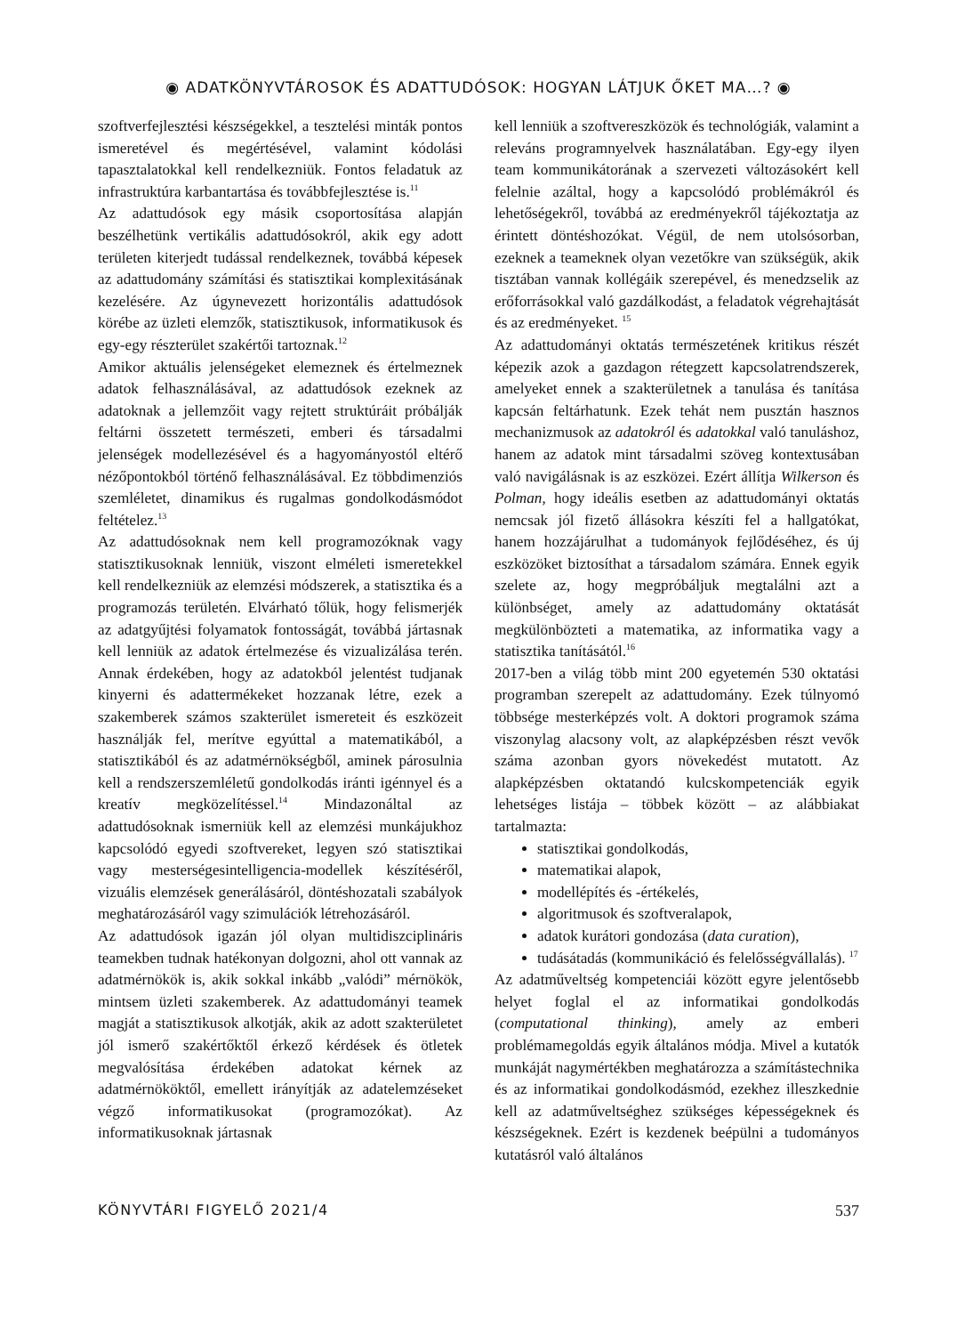◉ ADATKÖNYVTÁROSOK ÉS ADATTUDÓSOK: HOGYAN LÁTJUK ŐKET MA…? ◉
szoftverfejlesztési készségekkel, a tesztelési minták pontos ismeretével és megértésével, valamint kódolási tapasztalatokkal kell rendelkezniük. Fontos feladatuk az infrastruktúra karbantartása és továbbfejlesztése is.<sup>11</sup>
Az adattudósok egy másik csoportosítása alapján beszélhetünk vertikális adattudósokról, akik egy adott területen kiterjedt tudással rendelkeznek, továbbá képesek az adattudomány számítási és statisztikai komplexitásának kezelésére. Az úgynevezett horizontális adattudósok körébe az üzleti elemzők, statisztikusok, informatikusok és egy-egy részterület szakértői tartoznak.<sup>12</sup>
Amikor aktuális jelenségeket elemeznek és értelmeznek adatok felhasználásával, az adattudósok ezeknek az adatoknak a jellemzőit vagy rejtett struktúráit próbálják feltárni összetett természeti, emberi és társadalmi jelenségek modellezésével és a hagyományostól eltérő nézőpontokból történő felhasználásával. Ez többdimenziós szemléletet, dinamikus és rugalmas gondolkodásmódot feltételez.<sup>13</sup>
Az adattudósoknak nem kell programozóknak vagy statisztikusoknak lenniük, viszont elméleti ismeretekkel kell rendelkezniük az elemzési módszerek, a statisztika és a programozás területén. Elvárható tőlük, hogy felismerjék az adatgyűjtési folyamatok fontosságát, továbbá jártasnak kell lenniük az adatok értelmezése és vizualizálása terén. Annak érdekében, hogy az adatokból jelentést tudjanak kinyerni és adattermékeket hozzanak létre, ezek a szakemberek számos szakterület ismereteit és eszközeit használják fel, merítve egyúttal a matematikából, a statisztikából és az adatmérnökségből, aminek párosulnia kell a rendszerszemléletű gondolkodás iránti igénnyel és a kreatív megközelítéssel.<sup>14</sup> Mindazonáltal az adattudósoknak ismerniük kell az elemzési munkájukhoz kapcsolódó egyedi szoftvereket, legyen szó statisztikai vagy mesterségesintelligencia-modellek készítéséről, vizuális elemzések generálásáról, döntéshozatali szabályok meghatározásáról vagy szimulációk létrehozásáról.
Az adattudósok igazán jól olyan multidiszciplináris teamekben tudnak hatékonyan dolgozni, ahol ott vannak az adatmérnökök is, akik sokkal inkább „valódi” mérnökök, mintsem üzleti szakemberek. Az adattudományi teamek magját a statisztikusok alkotják, akik az adott szakterületet jól ismerő szakértőktől érkező kérdések és ötletek megvalósítása érdekében adatokat kérnek az adatmérnököktől, emellett irányítják az adatelemzéseket végző informatikusokat (programozókat). Az informatikusoknak jártasnak
kell lenniük a szoftvereszközök és technológiák, valamint a releváns programnyelvek használatában. Egy-egy ilyen team kommunikátorának a szervezeti változásokért kell felelnie azáltal, hogy a kapcsolódó problémákról és lehetőségekről, továbbá az eredményekről tájékoztatja az érintett döntéshozókat. Végül, de nem utolsósorban, ezeknek a teameknek olyan vezetőkre van szükségük, akik tisztában vannak kollégáik szerepével, és menedzselik az erőforrásokkal való gazdálkodást, a feladatok végrehajtását és az eredményeket. <sup>15</sup>
Az adattudományi oktatás természetének kritikus részét képezik azok a gazdagon rétegzett kapcsolatrendszerek, amelyeket ennek a szakterületnek a tanulása és tanítása kapcsán feltárhatunk. Ezek tehát nem pusztán hasznos mechanizmusok az adatokról és adatokkal való tanuláshoz, hanem az adatok mint társadalmi szöveg kontextusában való navigálásnak is az eszközei. Ezért állítja Wilkerson és Polman, hogy ideális esetben az adattudományi oktatás nemcsak jól fizető állásokra készíti fel a hallgatókat, hanem hozzájárulhat a tudományok fejlődéséhez, és új eszközöket biztosíthat a társadalom számára. Ennek egyik szelete az, hogy megpróbáljuk megtalálni azt a különbséget, amely az adattudomány oktatását megkülönbözteti a matematika, az informatika vagy a statisztika tanításától.<sup>16</sup>
2017-ben a világ több mint 200 egyetemén 530 oktatási programban szerepelt az adattudomány. Ezek túlnyomó többsége mesterképzés volt. A doktori programok száma viszonylag alacsony volt, az alapképzésben részt vevők száma azonban gyors növekedést mutatott. Az alapképzésben oktatandó kulcskompetenciák egyik lehetséges listája – többek között – az alábbiakat tartalmazta:
statisztikai gondolkodás,
matematikai alapok,
modellépítés és -értékelés,
algoritmusok és szoftveralapok,
adatok kurátori gondozása (data curation),
tudásátadás (kommunikáció és felelősségvállalás). <sup>17</sup>
Az adatműveltség kompetenciái között egyre jelentősebb helyet foglal el az informatikai gondolkodás (computational thinking), amely az emberi problémamegoldás egyik általános módja. Mivel a kutatók munkáját nagymértékben meghatározza a számítástechnika és az informatikai gondolkodásmód, ezekhez illeszkednie kell az adatműveltséghez szükséges képességeknek és készségeknek. Ezért is kezdenek beépülni a tudományos kutatásról való általános
KÖNYVTÁRI FIGYELŐ 2021/4 537